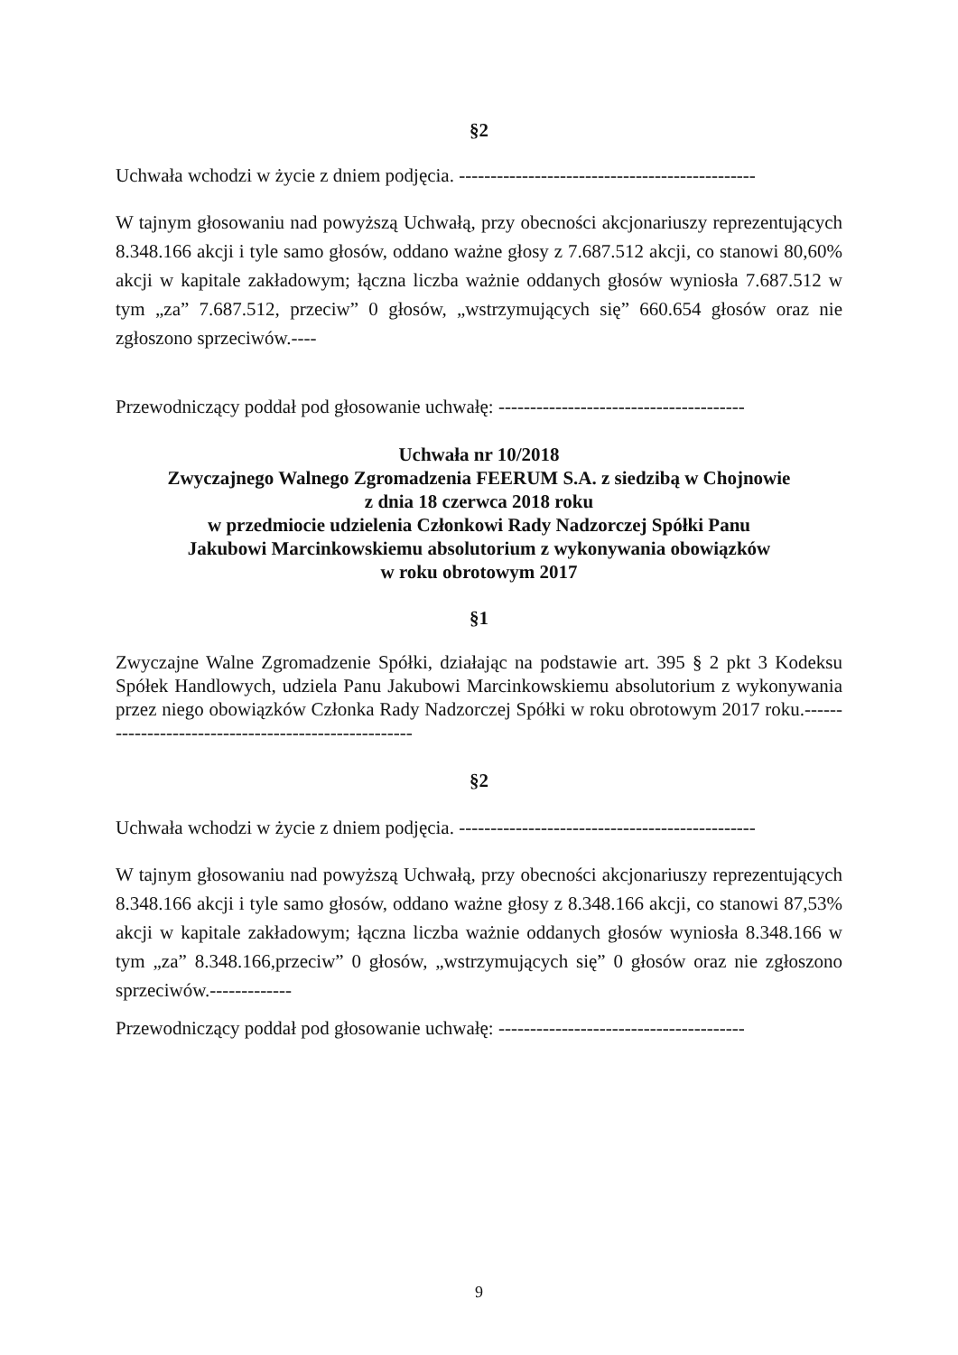§2
Uchwała wchodzi w życie z dniem podjęcia. -----------------------------------------------
W tajnym głosowaniu nad powyższą Uchwałą, przy obecności akcjonariuszy reprezentujących 8.348.166 akcji i tyle samo głosów, oddano ważne głosy z 7.687.512 akcji, co stanowi 80,60% akcji w kapitale zakładowym; łączna liczba ważnie oddanych głosów wyniosła 7.687.512 w tym „za” 7.687.512, przeciw” 0 głosów, „wstrzymujących się” 660.654 głosów oraz nie zgłoszono sprzeciwów.----
Przewodniczący poddał pod głosowanie uchwałę: ---------------------------------------
Uchwała nr 10/2018
Zwyczajnego Walnego Zgromadzenia FEERUM S.A. z siedzibą w Chojnowie
z dnia 18 czerwca 2018 roku
w przedmiocie udzielenia Członkowi Rady Nadzorczej Spółki Panu
Jakubowi Marcinkowskiemu absolutorium z wykonywania obowiązków
w roku obrotowym 2017
§1
Zwyczajne Walne Zgromadzenie Spółki, działając na podstawie art. 395 § 2 pkt 3 Kodeksu Spółek Handlowych, udziela Panu Jakubowi Marcinkowskiemu absolutorium z wykonywania przez niego obowiązków Członka Rady Nadzorczej Spółki w roku obrotowym 2017 roku.-----------------------------------------------------
§2
Uchwała wchodzi w życie z dniem podjęcia. -----------------------------------------------
W tajnym głosowaniu nad powyższą Uchwałą, przy obecności akcjonariuszy reprezentujących 8.348.166 akcji i tyle samo głosów, oddano ważne głosy z 8.348.166 akcji, co stanowi 87,53% akcji w kapitale zakładowym; łączna liczba ważnie oddanych głosów wyniosła 8.348.166 w tym „za” 8.348.166,przeciw” 0 głosów, „wstrzymujących się” 0 głosów oraz nie zgłoszono sprzeciwów.-------------
Przewodniczący poddał pod głosowanie uchwałę: ---------------------------------------
9